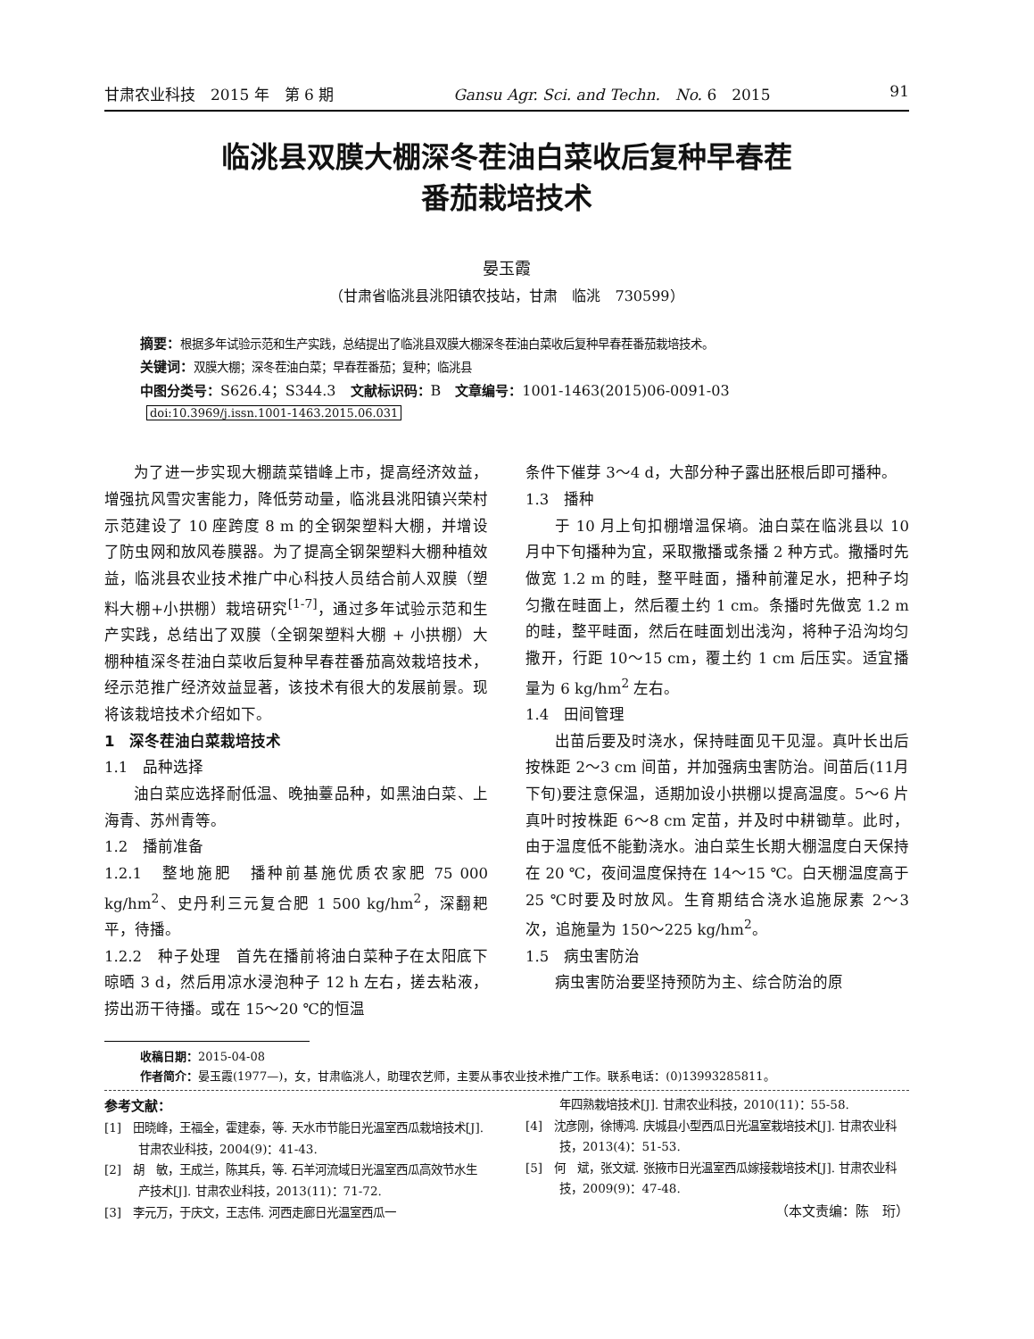甘肃农业科技　2015 年　第 6 期 Gansu Agr. Sci. and Techn.　No. 6　2015 91
临洮县双膜大棚深冬茬油白菜收后复种早春茬
番茄栽培技术
晏玉霞
（甘肃省临洮县洮阳镇农技站，甘肃　临洮　730599）
摘要：根据多年试验示范和生产实践，总结提出了临洮县双膜大棚深冬茬油白菜收后复种早春茬番茄栽培技术。
关键词：双膜大棚；深冬茬油白菜；早春茬番茄；复种；临洮县
中图分类号：S626.4；S344.3　文献标识码：B　文章编号：1001-1463(2015)06-0091-03
doi:10.3969/j.issn.1001-1463.2015.06.031
为了进一步实现大棚蔬菜错峰上市，提高经济效益，增强抗风雪灾害能力，降低劳动量，临洮县洮阳镇兴荣村示范建设了 10 座跨度 8 m 的全钢架塑料大棚，并增设了防虫网和放风卷膜器。为了提高全钢架塑料大棚种植效益，临洮县农业技术推广中心科技人员结合前人双膜（塑料大棚+小拱棚）栽培研究<sup>[1-7]</sup>，通过多年试验示范和生产实践，总结出了双膜（全钢架塑料大棚 + 小拱棚）大棚种植深冬茬油白菜收后复种早春茬番茄高效栽培技术，经示范推广经济效益显著，该技术有很大的发展前景。现将该栽培技术介绍如下。
1　深冬茬油白菜栽培技术
1.1　品种选择
油白菜应选择耐低温、晚抽薹品种，如黑油白菜、上海青、苏州青等。
1.2　播前准备
1.2.1　整地施肥　播种前基施优质农家肥 75 000 kg/hm<sup>2</sup>、史丹利三元复合肥 1 500 kg/hm<sup>2</sup>，深翻耙平，待播。
1.2.2　种子处理　首先在播前将油白菜种子在太阳底下晾晒 3 d，然后用凉水浸泡种子 12 h 左右，搓去粘液，捞出沥干待播。或在 15～20 ℃的恒温
条件下催芽 3～4 d，大部分种子露出胚根后即可播种。
1.3　播种
于 10 月上旬扣棚增温保墒。油白菜在临洮县以 10 月中下旬播种为宜，采取撒播或条播 2 种方式。撒播时先做宽 1.2 m 的畦，整平畦面，播种前灌足水，把种子均匀撒在畦面上，然后覆土约 1 cm。条播时先做宽 1.2 m 的畦，整平畦面，然后在畦面划出浅沟，将种子沿沟均匀撒开，行距 10～15 cm，覆土约 1 cm 后压实。适宜播量为 6 kg/hm<sup>2</sup> 左右。
1.4　田间管理
出苗后要及时浇水，保持畦面见干见湿。真叶长出后按株距 2～3 cm 间苗，并加强病虫害防治。间苗后(11月下旬)要注意保温，适期加设小拱棚以提高温度。5～6 片真叶时按株距 6～8 cm 定苗，并及时中耕锄草。此时，由于温度低不能勤浇水。油白菜生长期大棚温度白天保持在 20 ℃，夜间温度保持在 14～15 ℃。白天棚温度高于 25 ℃时要及时放风。生育期结合浇水追施尿素 2～3 次，追施量为 150～225 kg/hm<sup>2</sup>。
1.5　病虫害防治
病虫害防治要坚持预防为主、综合防治的原
收稿日期：2015-04-08
作者简介：晏玉霞(1977—)，女，甘肃临洮人，助理农艺师，主要从事农业技术推广工作。联系电话：(0)13993285811。
参考文献：
[1]　田晓峰，王福全，霍建泰，等. 天水市节能日光温室西瓜栽培技术[J]. 甘肃农业科技，2004(9)：41-43.
[2]　胡　敏，王成兰，陈其兵，等. 石羊河流域日光温室西瓜高效节水生产技术[J]. 甘肃农业科技，2013(11)：71-72.
[3]　李元万，于庆文，王志伟. 河西走廊日光温室西瓜一
年四熟栽培技术[J]. 甘肃农业科技，2010(11)：55-58.
[4]　沈彦刚，徐博鸿. 庆城县小型西瓜日光温室栽培技术[J]. 甘肃农业科技，2013(4)：51-53.
[5]　何　斌，张文斌. 张掖市日光温室西瓜嫁接栽培技术[J]. 甘肃农业科技，2009(9)：47-48.
（本文责编：陈　珩）